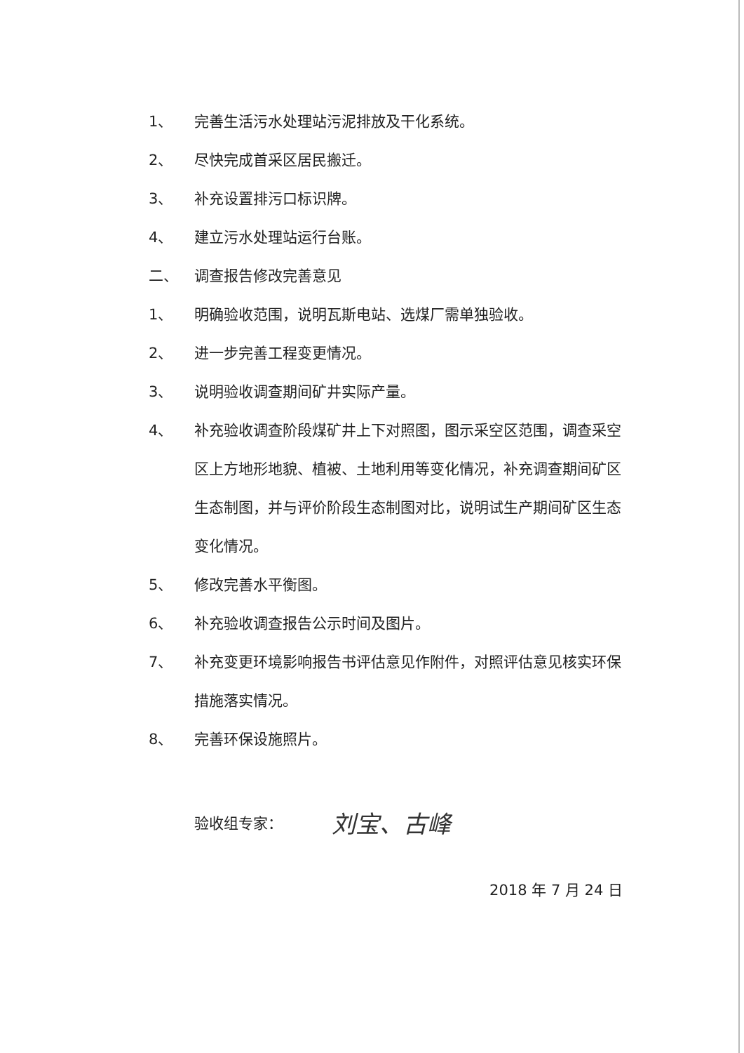1、
完善生活污水处理站污泥排放及干化系统。
2、
尽快完成首采区居民搬迁。
3、
补充设置排污口标识牌。
4、
建立污水处理站运行台账。
二、
调查报告修改完善意见
1、
明确验收范围，说明瓦斯电站、选煤厂需单独验收。
2、
进一步完善工程变更情况。
3、
说明验收调查期间矿井实际产量。
4、
补充验收调查阶段煤矿井上下对照图，图示采空区范围，调查采空区上方地形地貌、植被、土地利用等变化情况，补充调查期间矿区生态制图，并与评价阶段生态制图对比，说明试生产期间矿区生态变化情况。
5、
修改完善水平衡图。
6、
补充验收调查报告公示时间及图片。
7、
补充变更环境影响报告书评估意见作附件，对照评估意见核实环保措施落实情况。
8、
完善环保设施照片。
验收组专家： 刘宝、古峰
2018 年 7 月 24 日